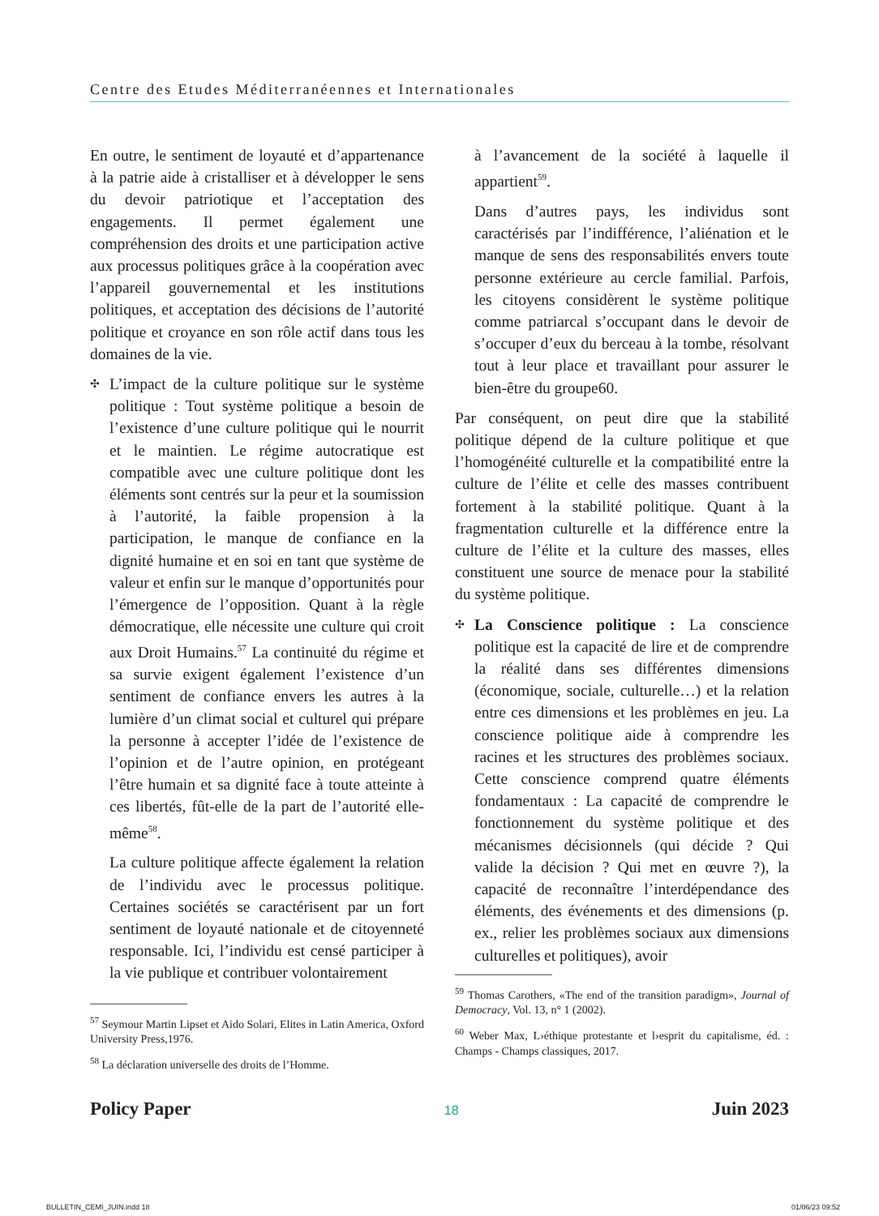Centre des Etudes Méditerranéennes et Internationales
En outre, le sentiment de loyauté et d’appartenance à la patrie aide à cristalliser et à développer le sens du devoir patriotique et l’acceptation des engagements. Il permet également une compréhension des droits et une participation active aux processus politiques grâce à la coopération avec l’appareil gouvernemental et les institutions politiques, et acceptation des décisions de l’autorité politique et croyance en son rôle actif dans tous les domaines de la vie.
✣ L’impact de la culture politique sur le système politique : Tout système politique a besoin de l’existence d’une culture politique qui le nourrit et le maintien. Le régime autocratique est compatible avec une culture politique dont les éléments sont centrés sur la peur et la soumission à l’autorité, la faible propension à la participation, le manque de confiance en la dignité humaine et en soi en tant que système de valeur et enfin sur le manque d’opportunités pour l’émergence de l’opposition. Quant à la règle démocratique, elle nécessite une culture qui croit aux Droit Humains.<sup>57</sup> La continuité du régime et sa survie exigent également l’existence d’un sentiment de confiance envers les autres à la lumière d’un climat social et culturel qui prépare la personne à accepter l’idée de l’existence de l’opinion et de l’autre opinion, en protégeant l’être humain et sa dignité face à toute atteinte à ces libertés, fût-elle de la part de l’autorité elle-même<sup>58</sup>.
La culture politique affecte également la relation de l’individu avec le processus politique. Certaines sociétés se caractérisent par un fort sentiment de loyauté nationale et de citoyenneté responsable. Ici, l’individu est censé participer à la vie publique et contribuer volontairement
<sup>57</sup> Seymour Martin Lipset et Aido Solari, Elites in Latin America, Oxford University Press,1976.
<sup>58</sup> La déclaration universelle des droits de l’Homme.
à l’avancement de la société à laquelle il appartient<sup>59</sup>.
Dans d’autres pays, les individus sont caractérisés par l’indifférence, l’aliénation et le manque de sens des responsabilités envers toute personne extérieure au cercle familial. Parfois, les citoyens considèrent le système politique comme patriarcal s’occupant dans le devoir de s’occuper d’eux du berceau à la tombe, résolvant tout à leur place et travaillant pour assurer le bien-être du groupe60.
Par conséquent, on peut dire que la stabilité politique dépend de la culture politique et que l’homogénéité culturelle et la compatibilité entre la culture de l’élite et celle des masses contribuent fortement à la stabilité politique. Quant à la fragmentation culturelle et la différence entre la culture de l’élite et la culture des masses, elles constituent une source de menace pour la stabilité du système politique.
✣ La Conscience politique : La conscience politique est la capacité de lire et de comprendre la réalité dans ses différentes dimensions (économique, sociale, culturelle…) et la relation entre ces dimensions et les problèmes en jeu. La conscience politique aide à comprendre les racines et les structures des problèmes sociaux. Cette conscience comprend quatre éléments fondamentaux : La capacité de comprendre le fonctionnement du système politique et des mécanismes décisionnels (qui décide ? Qui valide la décision ? Qui met en œuvre ?), la capacité de reconnaître l’interdépendance des éléments, des événements et des dimensions (p. ex., relier les problèmes sociaux aux dimensions culturelles et politiques), avoir
<sup>59</sup> Thomas Carothers, «The end of the transition paradigm», Journal of Democracy, Vol. 13, n° 1 (2002).
<sup>60</sup> Weber Max, L›éthique protestante et l›esprit du capitalisme, éd. : Champs - Champs classiques, 2017.
Policy Paper 18 Juin 2023
BULLETIN_CEMI_JUIN.indd 18 01/06/23 09:52